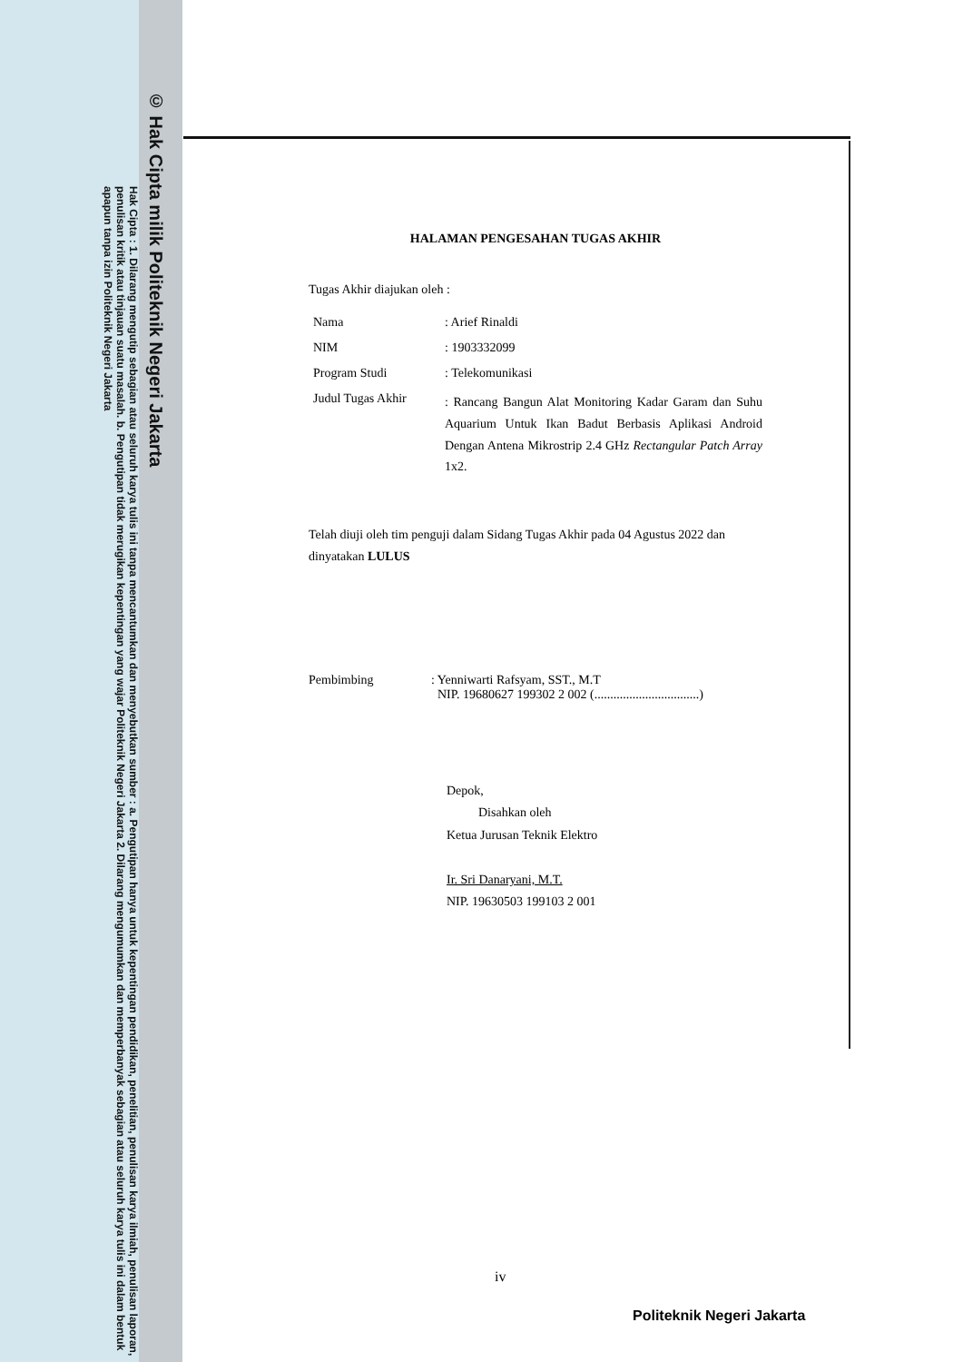© Hak Cipta milik Politeknik Negeri Jakarta
Hak Cipta : 1. Dilarang mengutip sebagian atau seluruh karya tulis ini tanpa mencantumkan dan menyebutkan sumber : a. Pengutipan hanya untuk kepentingan pendidikan, penelitian, penulisan karya ilmiah, penulisan laporan, penulisan kritik atau tinjauan suatu masalah. b. Pengutipan tidak merugikan kepentingan yang wajar Politeknik Negeri Jakarta 2. Dilarang mengumumkan dan memperbanyak sebagian atau seluruh karya tulis ini dalam bentuk apapun tanpa izin Politeknik Negeri Jakarta
HALAMAN PENGESAHAN TUGAS AKHIR
Tugas Akhir diajukan oleh :
| Nama | : Arief Rinaldi |
| NIM | : 1903332099 |
| Program Studi | : Telekomunikasi |
| Judul Tugas Akhir | : Rancang Bangun Alat Monitoring Kadar Garam dan Suhu Aquarium Untuk Ikan Badut Berbasis Aplikasi Android Dengan Antena Mikrostrip 2.4 GHz Rectangular Patch Array 1x2. |
Telah diuji oleh tim penguji dalam Sidang Tugas Akhir pada 04 Agustus 2022 dan dinyatakan LULUS
| Pembimbing | : Yenniwarti Rafsyam, SST., M.T NIP. 19680627 199302 2 002 (.................................) |
Depok,
Disahkan oleh
Ketua Jurusan Teknik Elektro
Ir. Sri Danaryani, M.T.
NIP. 19630503 199103 2 001
iv
Politeknik Negeri Jakarta